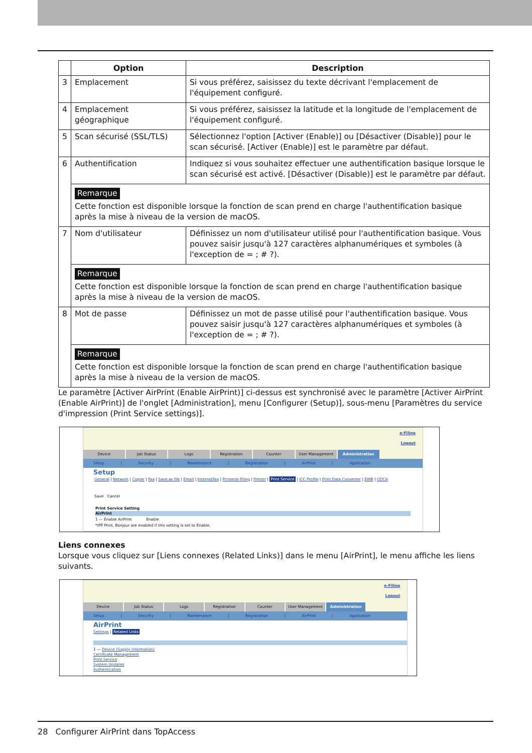| | Option | Description |
| --- | --- | --- |
| 3 | Emplacement | Si vous préférez, saisissez du texte décrivant l'emplacement de l'équipement configuré. |
| 4 | Emplacement géographique | Si vous préférez, saisissez la latitude et la longitude de l'emplacement de l'équipement configuré. |
| 5 | Scan sécurisé (SSL/TLS) | Sélectionnez l'option [Activer (Enable)] ou [Désactiver (Disable)] pour le scan sécurisé. [Activer (Enable)] est le paramètre par défaut. |
| 6 | Authentification | Indiquez si vous souhaitez effectuer une authentification basique lorsque le scan sécurisé est activé. [Désactiver (Disable)] est le paramètre par défaut. |
| | Remarque Cette fonction est disponible lorsque la fonction de scan prend en charge l'authentification basique après la mise à niveau de la version de macOS. | |
| 7 | Nom d'utilisateur | Définissez un nom d'utilisateur utilisé pour l'authentification basique. Vous pouvez saisir jusqu'à 127 caractères alphanumériques et symboles (à l'exception de = ; # ?). |
| | Remarque Cette fonction est disponible lorsque la fonction de scan prend en charge l'authentification basique après la mise à niveau de la version de macOS. | |
| 8 | Mot de passe | Définissez un mot de passe utilisé pour l'authentification basique. Vous pouvez saisir jusqu'à 127 caractères alphanumériques et symboles (à l'exception de = ; # ?). |
| | Remarque Cette fonction est disponible lorsque la fonction de scan prend en charge l'authentification basique après la mise à niveau de la version de macOS. | |
Le paramètre [Activer AirPrint (Enable AirPrint)] ci-dessus est synchronisé avec le paramètre [Activer AirPrint (Enable AirPrint)] de l'onglet [Administration], menu [Configurer (Setup)], sous-menu [Paramètres du service d'impression (Print Service settings)].
e-Filing
Logout
Device Job Status Logs Registration Counter User Management Administration
Setup | Security | Maintenance | Registration | AirPrint | Application
Setup
General | Network | Copier | Fax | Save as file | Email | InternetFax | Printer/e-Filing | Printer | Print Service | ICC Profile | Print Data Converter | EWB | ODCA
Save Cancel
Print Service Setting
AirPrint
1 — Enable AirPrint Enable
*IPP Print, Bonjour are enabled if this setting is set to Enable.
Liens connexes
Lorsque vous cliquez sur [Liens connexes (Related Links)] dans le menu [AirPrint], le menu affiche les liens suivants.
e-Filing
Logout
Device Job Status Logs Registration Counter User Management Administration
Setup | Security | Maintenance | Registration | AirPrint | Application
AirPrint
Settings | Related Links
1 — Device (Supply Information)
Certificate Management
Print Service
System Updates
Authentication
28 Configurer AirPrint dans TopAccess